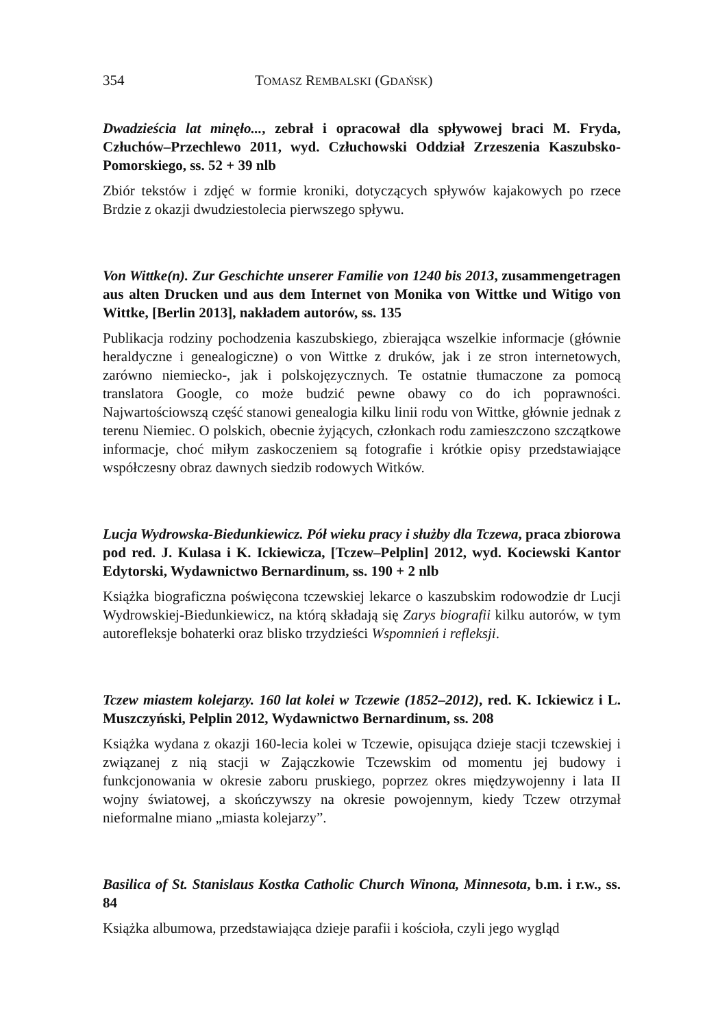354 TOMASZ REMBALSKI (GDAŃSK)
Dwadzieścia lat minęło..., zebrał i opracował dla spływowej braci M. Fryda, Człuchów–Przechlewo 2011, wyd. Człuchowski Oddział Zrzeszenia Kaszubsko-Pomorskiego, ss. 52 + 39 nlb
Zbiór tekstów i zdjęć w formie kroniki, dotyczących spływów kajakowych po rzece Brdzie z okazji dwudziestolecia pierwszego spływu.
Von Wittke(n). Zur Geschichte unserer Familie von 1240 bis 2013, zusammengetragen aus alten Drucken und aus dem Internet von Monika von Wittke und Witigo von Wittke, [Berlin 2013], nakładem autorów, ss. 135
Publikacja rodziny pochodzenia kaszubskiego, zbierająca wszelkie informacje (głównie heraldyczne i genealogiczne) o von Wittke z druków, jak i ze stron internetowych, zarówno niemiecko-, jak i polskojęzycznych. Te ostatnie tłumaczone za pomocą translatora Google, co może budzić pewne obawy co do ich poprawności. Najwartościowszą część stanowi genealogia kilku linii rodu von Wittke, głównie jednak z terenu Niemiec. O polskich, obecnie żyjących, członkach rodu zamieszczono szczątkowe informacje, choć miłym zaskoczeniem są fotografie i krótkie opisy przedstawiające współczesny obraz dawnych siedzib rodowych Witków.
Lucja Wydrowska-Biedunkiewicz. Pół wieku pracy i służby dla Tczewa, praca zbiorowa pod red. J. Kulasa i K. Ickiewicza, [Tczew–Pelplin] 2012, wyd. Kociewski Kantor Edytorski, Wydawnictwo Bernardinum, ss. 190 + 2 nlb
Książka biograficzna poświęcona tczewskiej lekarce o kaszubskim rodowodzie dr Lucji Wydrowskiej-Biedunkiewicz, na którą składają się Zarys biografii kilku autorów, w tym autorefleksje bohaterki oraz blisko trzydzieści Wspomnień i refleksji.
Tczew miastem kolejarzy. 160 lat kolei w Tczewie (1852–2012), red. K. Ickiewicz i L. Muszczyński, Pelplin 2012, Wydawnictwo Bernardinum, ss. 208
Książka wydana z okazji 160-lecia kolei w Tczewie, opisująca dzieje stacji tczewskiej i związanej z nią stacji w Zajączkowie Tczewskim od momentu jej budowy i funkcjonowania w okresie zaboru pruskiego, poprzez okres międzywojenny i lata II wojny światowej, a skończywszy na okresie powojennym, kiedy Tczew otrzymał nieformalne miano „miasta kolejarzy”.
Basilica of St. Stanislaus Kostka Catholic Church Winona, Minnesota, b.m. i r.w., ss. 84
Książka albumowa, przedstawiająca dzieje parafii i kościoła, czyli jego wygląd